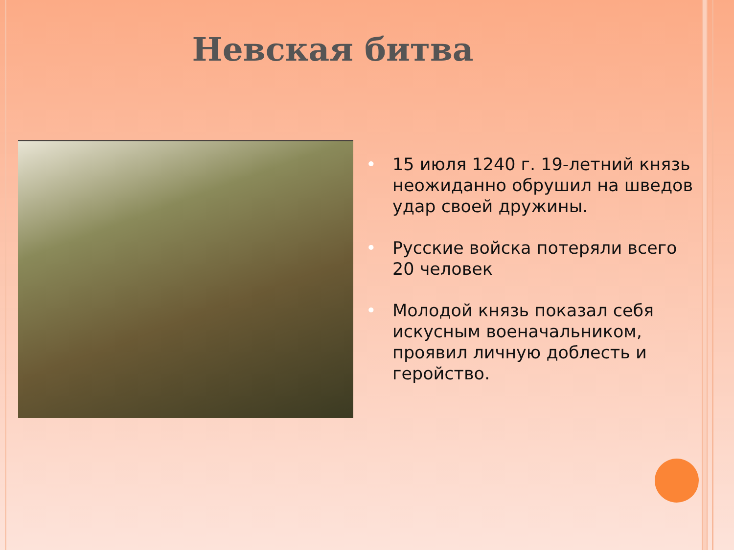Невская битва
• 15 июля 1240 г. 19-летний князь неожиданно обрушил на шведов удар своей дружины.
• Русские войска потеряли всего 20 человек
• Молодой князь показал себя искусным военачальником, проявил личную доблесть и геройство.